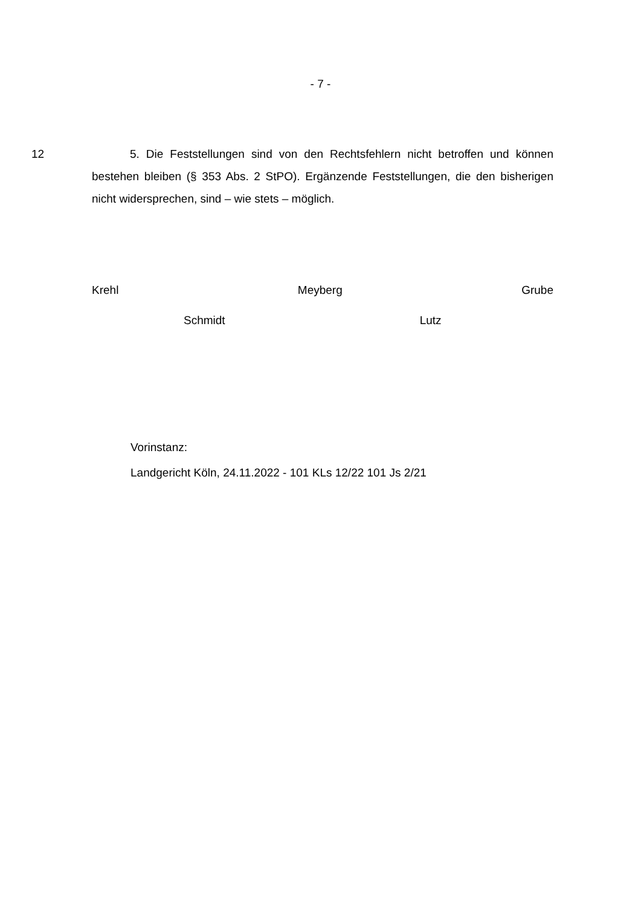- 7 -
12 5. Die Feststellungen sind von den Rechtsfehlern nicht betroffen und können bestehen bleiben (§ 353 Abs. 2 StPO). Ergänzende Feststellungen, die den bisherigen nicht widersprechen, sind – wie stets – möglich.
Krehl Meyberg Grube
Schmidt Lutz
Vorinstanz:
Landgericht Köln, 24.11.2022 - 101 KLs 12/22 101 Js 2/21